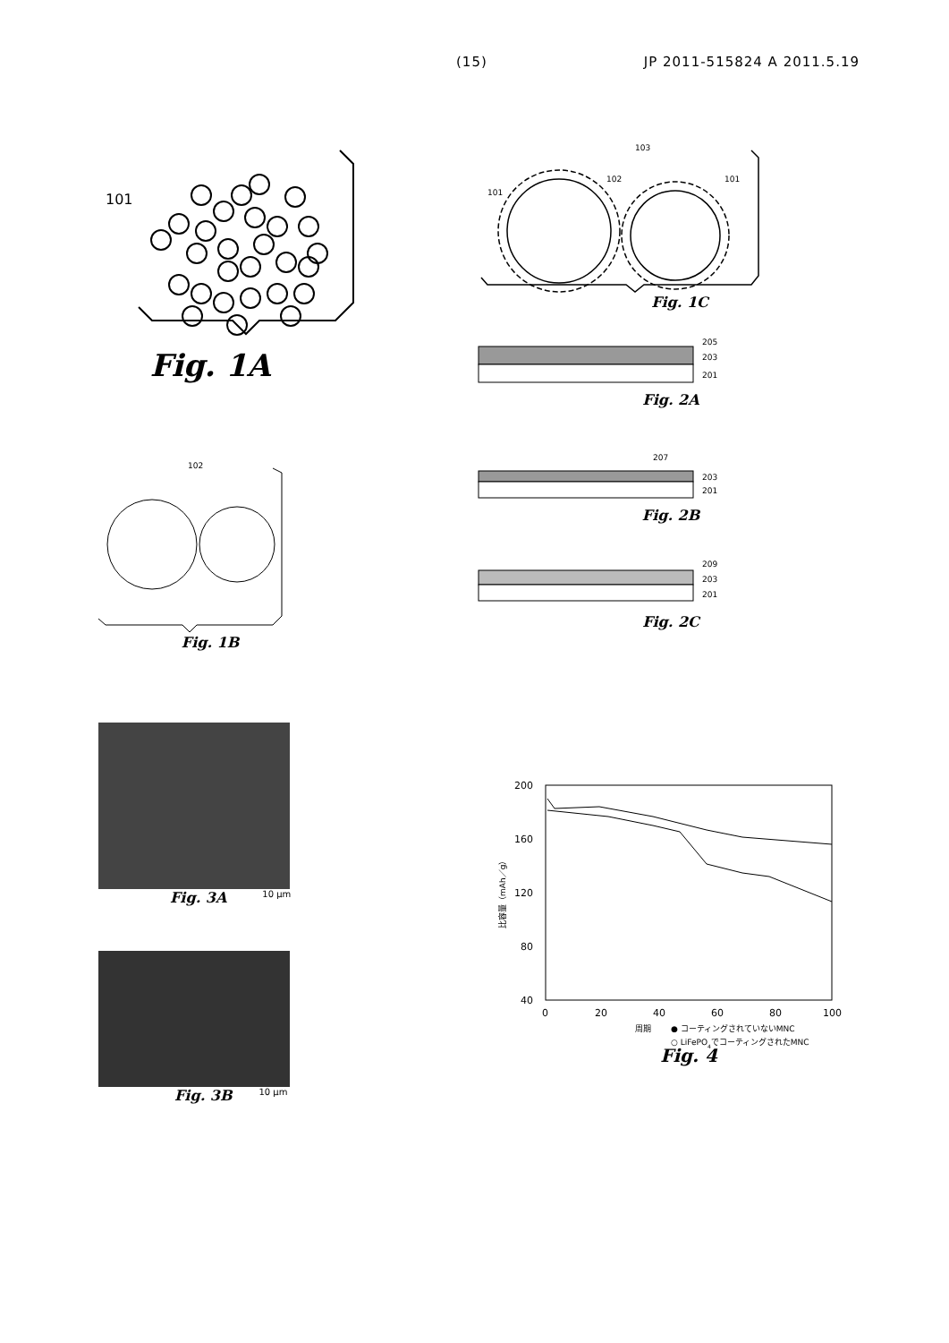(15) JP 2011-515824 A 2011.5.19
101
Fig. 1A
102
Fig. 1B
103
101
102
101
Fig. 1C
205
203
201
Fig. 2A
207
203
201
Fig. 2B
209
203
201
Fig. 2C
Fig. 3A 10 μm
Fig. 3B 10 μm
200
160
120
80
40
0
20
40
60
80
100
比容量（mAh／g）
周期
● コーティングされていないMNC
○ LiFePO4でコーティングされたMNC
Fig. 4